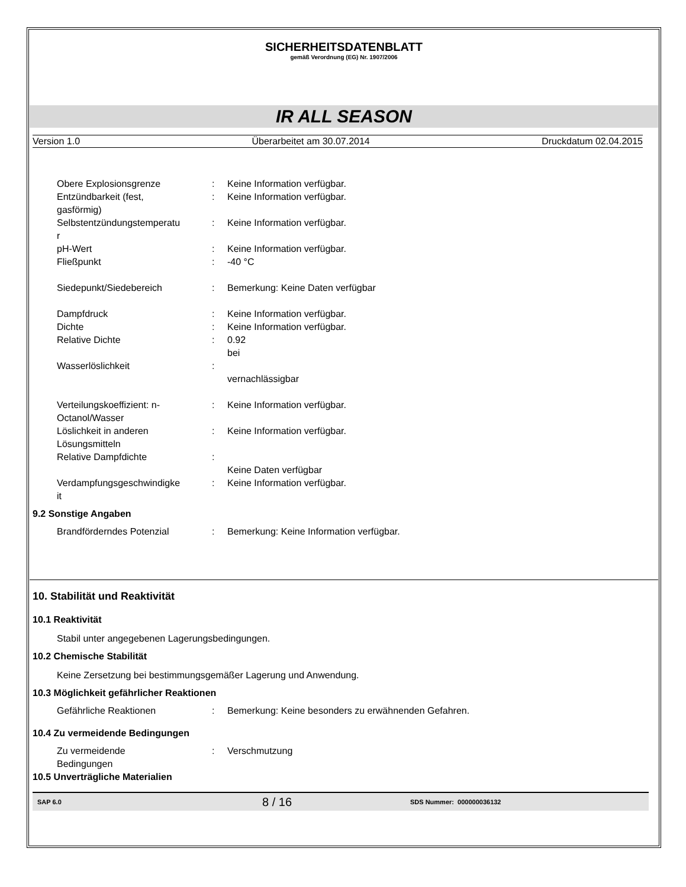SICHERHEITSDATENBLATT
gemäß Verordnung (EG) Nr. 1907/2006
IR ALL SEASON
Version 1.0 Überarbeitet am 30.07.2014 Druckdatum 02.04.2015
Obere Explosionsgrenze : Keine Information verfügbar.
Entzündbarkeit (fest,
gasförmig)
: Keine Information verfügbar.
Selbstentzündungstemperatu
r
: Keine Information verfügbar.
pH-Wert : Keine Information verfügbar.
Fließpunkt : -40 °C
Siedepunkt/Siedebereich : Bemerkung: Keine Daten verfügbar
Dampfdruck : Keine Information verfügbar.
Dichte : Keine Information verfügbar.
Relative Dichte : 0.92
bei
Wasserlöslichkeit :
vernachlässigbar
Verteilungskoeffizient: n-
Octanol/Wasser
: Keine Information verfügbar.
Löslichkeit in anderen
Lösungsmitteln
: Keine Information verfügbar.
Relative Dampfdichte :
Keine Daten verfügbar
Verdampfungsgeschwindigke
it
: Keine Information verfügbar.
9.2 Sonstige Angaben
Brandförderndes Potenzial : Bemerkung: Keine Information verfügbar.
10. Stabilität und Reaktivität
10.1 Reaktivität
Stabil unter angegebenen Lagerungsbedingungen.
10.2 Chemische Stabilität
Keine Zersetzung bei bestimmungsgemäßer Lagerung und Anwendung.
10.3 Möglichkeit gefährlicher Reaktionen
Gefährliche Reaktionen : Bemerkung: Keine besonders zu erwähnenden Gefahren.
10.4 Zu vermeidende Bedingungen
Zu vermeidende
Bedingungen
: Verschmutzung
10.5 Unverträgliche Materialien
SAP 6.0 8 / 16 SDS Nummer: 000000036132